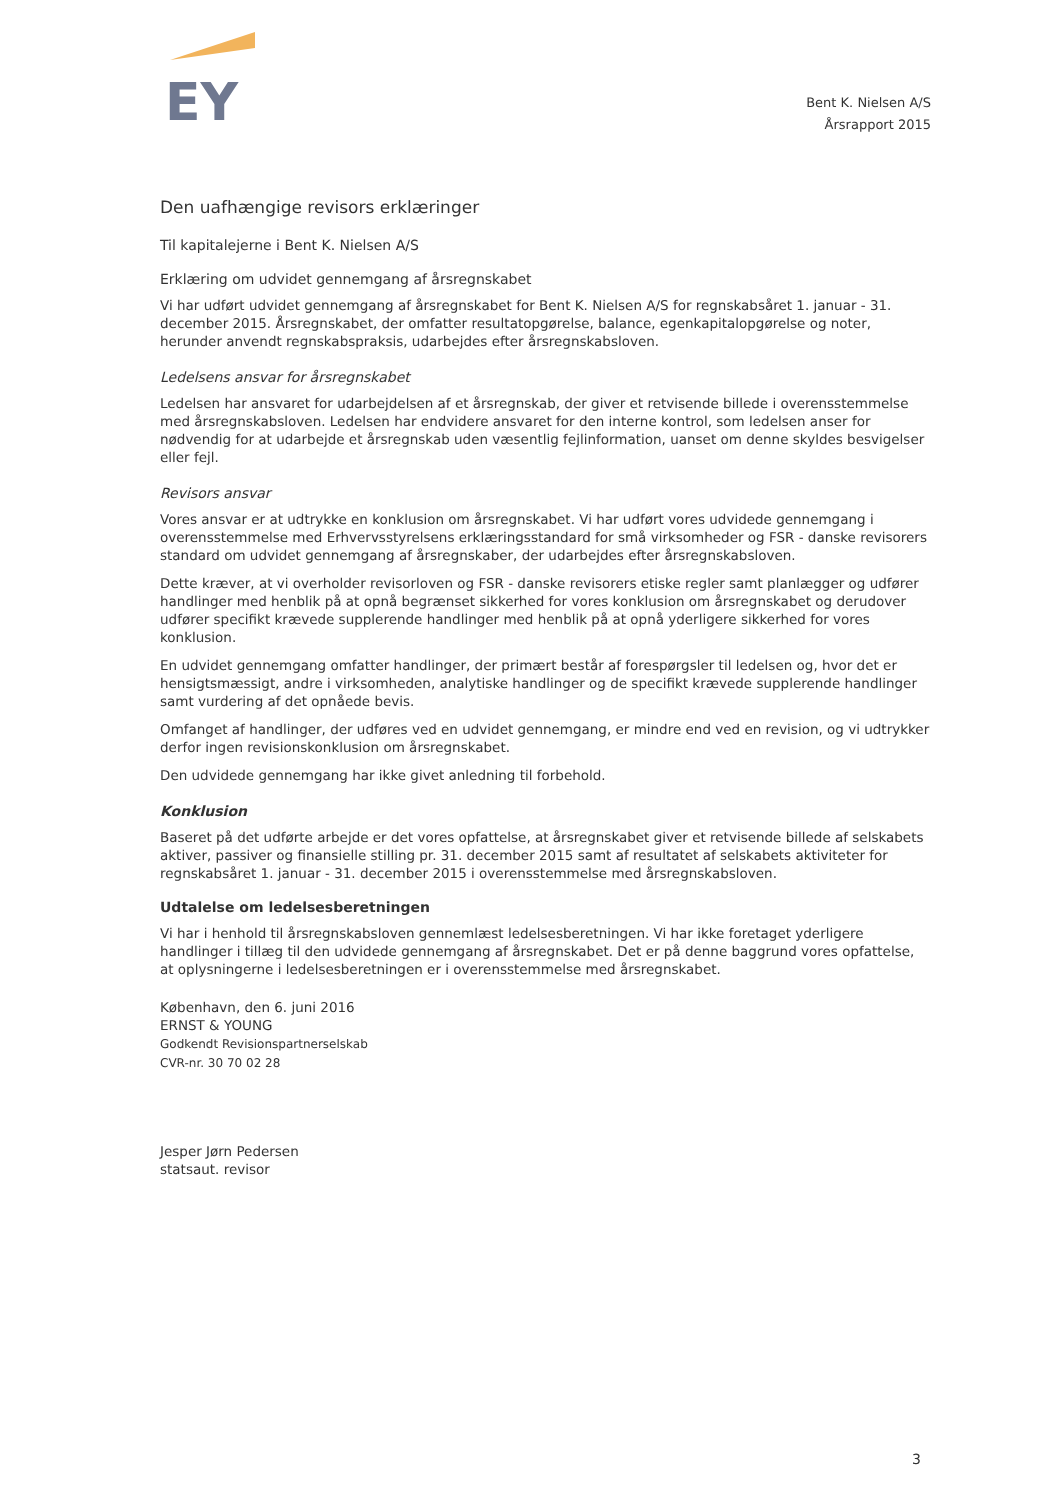EY
Bent K. Nielsen A/S
Årsrapport 2015
Den uafhængige revisors erklæringer
Til kapitalejerne i Bent K. Nielsen A/S
Erklæring om udvidet gennemgang af årsregnskabet
Vi har udført udvidet gennemgang af årsregnskabet for Bent K. Nielsen A/S for regnskabsåret 1. januar - 31. december 2015. Årsregnskabet, der omfatter resultatopgørelse, balance, egenkapitalopgørelse og noter, herunder anvendt regnskabspraksis, udarbejdes efter årsregnskabsloven.
Ledelsens ansvar for årsregnskabet
Ledelsen har ansvaret for udarbejdelsen af et årsregnskab, der giver et retvisende billede i overensstemmelse med årsregnskabsloven. Ledelsen har endvidere ansvaret for den interne kontrol, som ledelsen anser for nødvendig for at udarbejde et årsregnskab uden væsentlig fejlinformation, uanset om denne skyldes besvigelser eller fejl.
Revisors ansvar
Vores ansvar er at udtrykke en konklusion om årsregnskabet. Vi har udført vores udvidede gennemgang i overensstemmelse med Erhvervsstyrelsens erklæringsstandard for små virksomheder og FSR - danske revisorers standard om udvidet gennemgang af årsregnskaber, der udarbejdes efter årsregnskabsloven.
Dette kræver, at vi overholder revisorloven og FSR - danske revisorers etiske regler samt planlægger og udfører handlinger med henblik på at opnå begrænset sikkerhed for vores konklusion om årsregnskabet og derudover udfører specifikt krævede supplerende handlinger med henblik på at opnå yderligere sikkerhed for vores konklusion.
En udvidet gennemgang omfatter handlinger, der primært består af forespørgsler til ledelsen og, hvor det er hensigtsmæssigt, andre i virksomheden, analytiske handlinger og de specifikt krævede supplerende handlinger samt vurdering af det opnåede bevis.
Omfanget af handlinger, der udføres ved en udvidet gennemgang, er mindre end ved en revision, og vi udtrykker derfor ingen revisionskonklusion om årsregnskabet.
Den udvidede gennemgang har ikke givet anledning til forbehold.
Konklusion
Baseret på det udførte arbejde er det vores opfattelse, at årsregnskabet giver et retvisende billede af selskabets aktiver, passiver og finansielle stilling pr. 31. december 2015 samt af resultatet af selskabets aktiviteter for regnskabsåret 1. januar - 31. december 2015 i overensstemmelse med årsregnskabsloven.
Udtalelse om ledelsesberetningen
Vi har i henhold til årsregnskabsloven gennemlæst ledelsesberetningen. Vi har ikke foretaget yderligere handlinger i tillæg til den udvidede gennemgang af årsregnskabet. Det er på denne baggrund vores opfattelse, at oplysningerne i ledelsesberetningen er i overensstemmelse med årsregnskabet.
København, den 6. juni 2016
ERNST & YOUNG
Godkendt Revisionspartnerselskab
CVR-nr. 30 70 02 28
Jesper Jørn Pedersen
statsaut. revisor
3